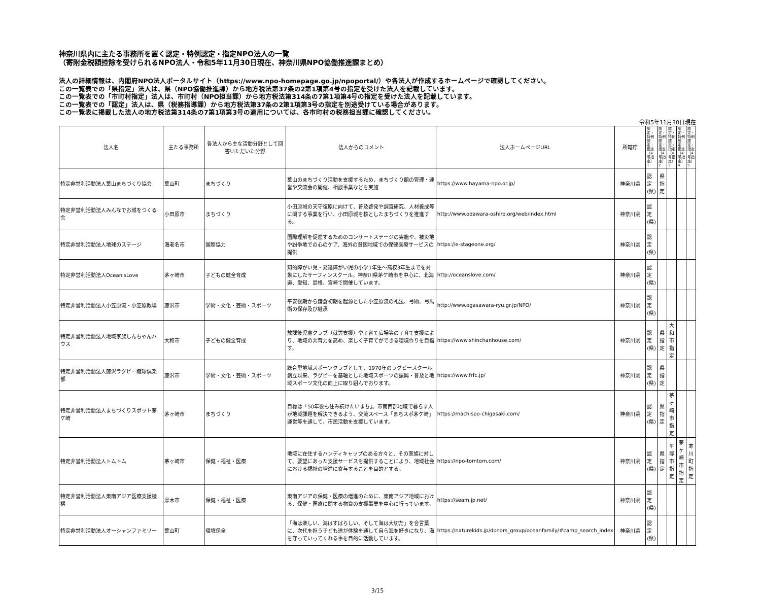神奈川県内に主たる事務所を置く認定・特例認定・指定NPO法人の一覧
（寄附金税額控除を受けられるNPO法人・令和5年11月30日現在、神奈川県NPO協働推進課まとめ）
法人の詳細情報は、内閣府NPO法人ポータルサイト（https://www.npo-homepage.go.jp/npoportal/）や各法人が作成するホームページで確認してください。
この一覧表での「県指定」法人は、県（NPO協働推進課）から地方税法第37条の2第1項第4号の指定を受けた法人を記載しています。
この一覧表での「市町村指定」法人は、市町村（NPO担当課）から地方税法第314条の7第1項第4号の指定を受けた法人を記載しています。
この一覧表での「認定」法人は、県（税務指導課）から地方税法第37条の2第1項第3号の指定を別途受けている場合があります。
この一覧表に掲載した法人の地方税法第314条の7第1項第3号の適用については、各市町村の税務担当課に確認してください。
令和5年11月30日現在
| 法人名 | 主たる事務所 | 各法人から主な活動分野として回答いただいた分野 | 法人からのコメント | 法人ホームページURL | 所轄庁 | 認定・特例 認定・指定 （4号指定） 1 | 認定・特例 認定・指定 （4号指定） 2 | 認定・特例 認定・指定 （4号指定） 3 | 認定・特例 認定・指定 （4号指定） 4 | 認定・特例 認定・指定 （4号指定） 5 |
| --- | --- | --- | --- | --- | --- | --- | --- | --- | --- | --- |
| 特定非営利活動法人葉山まちづくり協会 | 葉山町 | まちづくり | 葉山のまちづくり活動を支援するため、まちづくり館の管理・運営や交流会の開催、相談事業などを実施 | https://www.hayama-npo.or.jp/ | 神奈川県 | 認定(県) | 県指定 | | | |
| 特定非営利活動法人みんなでお城をつくる会 | 小田原市 | まちづくり | 小田原城の天守復原に向けて、普及啓発や調査研究、人材養成等に関する事業を行い、小田原城を核としたまちづくりを推進する。 | http://www.odawara-oshiro.org/web/index.html | 神奈川県 | 認定(県) | | | | |
| 特定非営利活動法人地球のステージ | 海老名市 | 国際協力 | 国際理解を促進するためのコンサートステージの実施や、被災地や紛争地での心のケア、海外の貧困地域での保健医療サービスの提供 | https://e-stageone.org/ | 神奈川県 | 認定(県) | | | | |
| 特定非営利活動法人Ocean'sLove | 茅ヶ崎市 | 子どもの健全育成 | 知的障がい児・発達障がい児の小学1年生～高校3年生までを対象にしたサーフィンスクール。神奈川県茅ケ崎市を中心に、北海道、愛知、島根、宮崎で開催しています。 | http://oceanslove.com/ | 神奈川県 | 認定(県) | | | | |
| 特定非営利活動法人小笠原流・小笠原教場 | 藤沢市 | 学術・文化・芸術・スポーツ | 平安後期から鎌倉初期を起源とした小笠原流の礼法、弓術、弓馬術の保存及び継承 | http://www.ogasawara-ryu.gr.jp/NPO/ | 神奈川県 | 認定(県) | | | | |
| 特定非営利活動法人地域家族しんちゃんハウス | 大和市 | 子どもの健全育成 | 放課後児童クラブ（就労支援）や子育て広場等の子育て支援により、地域の共育力を高め、楽しく子育てができる環境作りを目指す。 | https://www.shinchanhouse.com/ | 神奈川県 | 認定(県) | 県指定 | 大和市指定 | | |
| 特定非営利活動法人藤沢ラグビー蹴球倶楽部 | 藤沢市 | 学術・文化・芸術・スポーツ | 総合型地域スポーツクラブとして、1970年のラグビースクール創立以来、ラグビーを基軸とした地域スポーツの振興・普及と地域スポーツ文化の向上に取り組んでおります。 | https://www.frfc.jp/ | 神奈川県 | 認定(県) | 県指定 | | | |
| 特定非営利活動法人まちづくりスポット茅ケ崎 | 茅ヶ崎市 | まちづくり | 目標は「50年後も住み続けたいまち」。市南西部地域で暮らす人が地域課題を解決できるよう、交流スペース「まちスポ茅ケ崎」運営等を通して、市民活動を支援しています。 | https://machispo-chigasaki.com/ | 神奈川県 | 認定(県) | 県指定 | 茅ヶ崎市指定 | | |
| 特定非営利活動法人トムトム | 茅ヶ崎市 | 保健・福祉・医療 | 地域に在住するハンディキャップのある方々と、その家族に対して、要望にあった支援サービスを提供することにより、地域社会における福祉の増進に寄与することを目的とする。 | https://npo-tomtom.com/ | 神奈川県 | 認定(県) | 県指定 | 平塚市指定 | 茅ヶ崎市指定 | 寒川町指定 |
| 特定非営利活動法人東南アジア医療支援機構 | 厚木市 | 保健・福祉・医療 | 東南アジアの保健・医療の増進のために、東南アジア地域における、保健・医療に関する物資の支援事業を中心に行っています。 | https://seam.jp.net/ | 神奈川県 | 認定(県) | | | | |
| 特定非営利活動法人オーシャンファミリー | 葉山町 | 環境保全 | 「海は楽しい、海はすばらしい、そして海は大切だ」を合言葉に、次代を担う子ども達が体験を通して自ら海を好きになり、海を守っていってくれる事を目的に活動しています。 | https://naturekids.jp/donors_group/oceanfamily/#camp_search_index | 神奈川県 | 認定(県) | | | | |
3/15